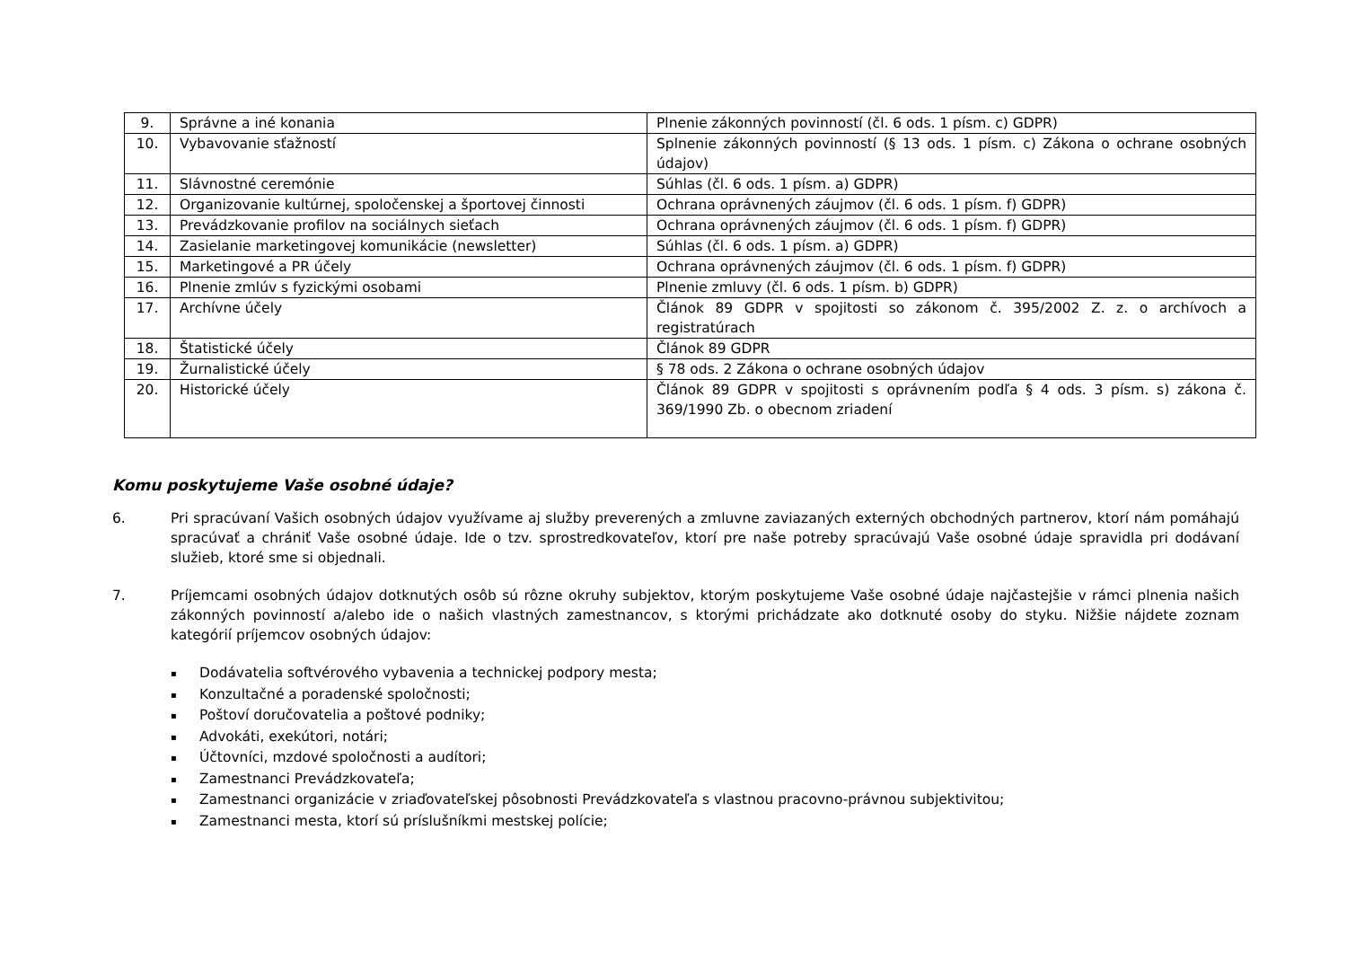| 9. | Správne a iné konania | Plnenie zákonných povinností (čl. 6 ods. 1 písm. c) GDPR) |
| 10. | Vybavovanie sťažností | Splnenie zákonných povinností (§ 13 ods. 1 písm. c) Zákona o ochrane osobných údajov) |
| 11. | Slávnostné ceremónie | Súhlas (čl. 6 ods. 1 písm. a) GDPR) |
| 12. | Organizovanie kultúrnej, spoločenskej a športovej činnosti | Ochrana oprávnených záujmov (čl. 6 ods. 1 písm. f) GDPR) |
| 13. | Prevádzkovanie profilov na sociálnych sieťach | Ochrana oprávnených záujmov (čl. 6 ods. 1 písm. f) GDPR) |
| 14. | Zasielanie marketingovej komunikácie (newsletter) | Súhlas (čl. 6 ods. 1 písm. a) GDPR) |
| 15. | Marketingové a PR účely | Ochrana oprávnených záujmov (čl. 6 ods. 1 písm. f) GDPR) |
| 16. | Plnenie zmlúv s fyzickými osobami | Plnenie zmluvy (čl. 6 ods. 1 písm. b) GDPR) |
| 17. | Archívne účely | Článok 89 GDPR v spojitosti so zákonom č. 395/2002 Z. z. o archívoch a registratúrach |
| 18. | Štatistické účely | Článok 89 GDPR |
| 19. | Žurnalistické účely | § 78 ods. 2 Zákona o ochrane osobných údajov |
| 20. | Historické účely | Článok 89 GDPR v spojitosti s oprávnením podľa § 4 ods. 3 písm. s) zákona č. 369/1990 Zb. o obecnom zriadení |
Komu poskytujeme Vaše osobné údaje?
6. Pri spracúvaní Vašich osobných údajov využívame aj služby preverených a zmluvne zaviazaných externých obchodných partnerov, ktorí nám pomáhajú spracúvať a chrániť Vaše osobné údaje. Ide o tzv. sprostredkovateľov, ktorí pre naše potreby spracúvajú Vaše osobné údaje spravidla pri dodávaní služieb, ktoré sme si objednali.
7. Príjemcami osobných údajov dotknutých osôb sú rôzne okruhy subjektov, ktorým poskytujeme Vaše osobné údaje najčastejšie v rámci plnenia našich zákonných povinností a/alebo ide o našich vlastných zamestnancov, s ktorými prichádzate ako dotknuté osoby do styku. Nižšie nájdete zoznam kategórií príjemcov osobných údajov:
▪ Dodávatelia softvérového vybavenia a technickej podpory mesta;
▪ Konzultačné a poradenské spoločnosti;
▪ Poštoví doručovatelia a poštové podniky;
▪ Advokáti, exekútori, notári;
▪ Účtovníci, mzdové spoločnosti a audítori;
▪ Zamestnanci Prevádzkovateľa;
▪ Zamestnanci organizácie v zriaďovateľskej pôsobnosti Prevádzkovateľa s vlastnou pracovno-právnou subjektivitou;
▪ Zamestnanci mesta, ktorí sú príslušníkmi mestskej polície;